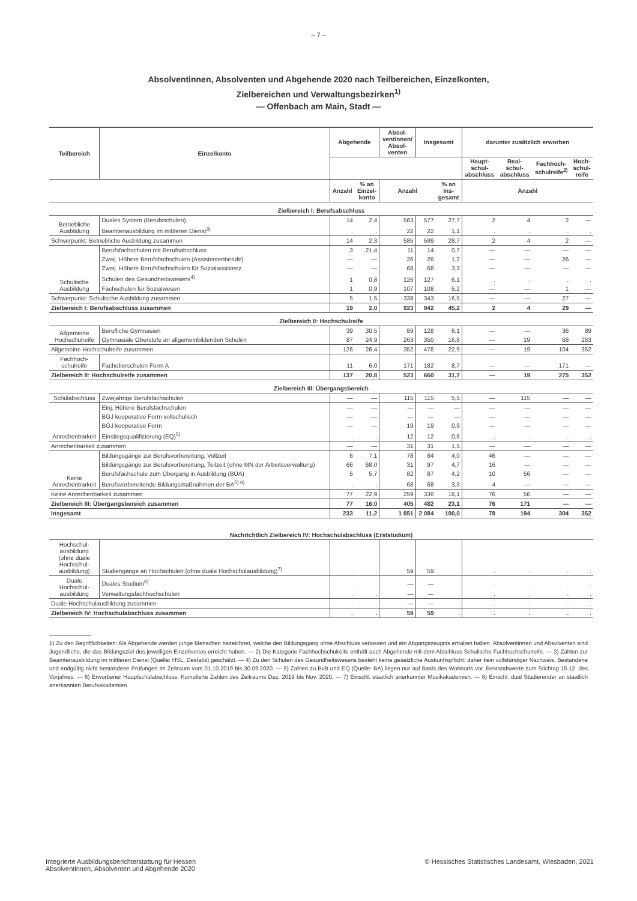– 7 –
Absolventinnen, Absolventen und Abgehende 2020 nach Teilbereichen, Einzelkonten,
Zielbereichen und Verwaltungsbezirken<sup>1)</sup>
— Offenbach am Main, Stadt —
| Teilbereich | Einzelkonto | Abgehende | | Absol- ventinnen/ Absol- venten | Insgesamt | | darunter zusätzlich erworben | | | |
| --- | --- | --- | --- | --- | --- | --- | --- | --- | --- | --- |
| | | | | | | | Haupt- schul- abschluss | Real- schul- abschluss | Fachhoch- schulreife<sup>2)</sup> | Hoch- schul- reife |
| | | Anzahl | % an Einzel- konto | Anzahl | | % an Ins- gesamt | Anzahl | | | |
| Zielbereich I: Berufsabschluss | | | | | | | | | | |
| Betriebliche Ausbildung | Duales System (Berufsschulen) | 14 | 2,4 | 563 | 577 | 27,7 | 2 | 4 | 2 | — |
| | Beamtenausbildung im mittleren Dienst<sup>3)</sup> | . | . | 22 | 22 | 1,1 | . | . | . | . |
| Schwerpunkt: Betriebliche Ausbildung zusammen | | 14 | 2,3 | 585 | 599 | 28,7 | 2 | 4 | 2 | — |
| Schulische Ausbildung | Berufsfachschulen mit Berufsabschluss | 3 | 21,4 | 11 | 14 | 0,7 | — | — | — | — |
| | Zweij. Höhere Berufsfachschulen (Assistentenberufe) | — | — | 26 | 26 | 1,2 | — | — | 26 | — |
| | Zweij. Höhere Berufsfachschulen für Sozialassistenz | — | — | 68 | 68 | 3,3 | — | — | — | — |
| | Schulen des Gesundheitswesens<sup>4)</sup> | 1 | 0,8 | 126 | 127 | 6,1 | . | . | . | . |
| | Fachschulen für Sozialwesen | 1 | 0,9 | 107 | 108 | 5,2 | — | — | 1 | — |
| Schwerpunkt: Schulische Ausbildung zusammen | | 5 | 1,5 | 338 | 343 | 16,5 | — | — | 27 | — |
| Zielbereich I: Berufsabschluss zusammen | | 19 | 2,0 | 923 | 942 | 45,2 | 2 | 4 | 29 | — |
| Zielbereich II: Hochschulreife | | | | | | | | | | |
| Allgemeine Hochschulreife | Berufliche Gymnasien | 39 | 30,5 | 89 | 128 | 6,1 | — | — | 36 | 89 |
| | Gymnasiale Oberstufe an allgemeinbildenden Schulen | 87 | 24,9 | 263 | 350 | 16,8 | — | 19 | 68 | 263 |
| Allgemeine Hochschulreife zusammen | | 126 | 26,4 | 352 | 478 | 22,9 | — | 19 | 104 | 352 |
| Fachhoch- schulreife | Fachoberschulen Form A | 11 | 6,0 | 171 | 182 | 8,7 | — | — | 171 | — |
| Zielbereich II: Hochschulreife zusammen | | 137 | 20,8 | 523 | 660 | 31,7 | — | 19 | 275 | 352 |
| Zielbereich III: Übergangsbereich | | | | | | | | | | |
| Schulabschluss | Zweijährige Berufsfachschulen | — | — | 115 | 115 | 5,5 | — | 115 | — | — |
| Anrechenbarkeit | Einj. Höhere Berufsfachschulen | — | — | — | — | — | — | — | — | — |
| | BGJ kooperative Form vollschulisch | — | — | — | — | — | — | — | — | — |
| | BGJ kooperative Form | — | — | 19 | 19 | 0,9 | — | — | — | — |
| | Einstiegsqualifizierung (EQ)<sup>5)</sup> | . | . | 12 | 12 | 0,6 | . | . | . | . |
| Anrechenbarkeit zusammen | | — | — | 31 | 31 | 1,5 | — | — | — | — |
| Keine Anrechenbarkeit | Bildungsgänge zur Berufsvorbereitung, Vollzeit | 6 | 7,1 | 78 | 84 | 4,0 | 46 | — | — | — |
| | Bildungsgänge zur Berufsvorbereitung, Teilzeit (ohne MN der Arbeitsverwaltung) | 66 | 68,0 | 31 | 97 | 4,7 | 16 | — | — | — |
| | Berufsfachschule zum Übergang in Ausbildung (BÜA) | 5 | 5,7 | 82 | 87 | 4,2 | 10 | 56 | — | — |
| | Berufsvorbereitende Bildungsmaßnahmen der BA<sup>5) 6)</sup> | . | . | 68 | 68 | 3,3 | 4 | — | — | — |
| Keine Anrechenbarkeit zusammen | | 77 | 22,9 | 259 | 336 | 16,1 | 76 | 56 | — | — |
| Zielbereich III: Übergangsbereich zusammen | | 77 | 16,0 | 405 | 482 | 23,1 | 76 | 171 | — | — |
| Insgesamt | | 233 | 11,2 | 1 851 | 2 084 | 100,0 | 78 | 194 | 304 | 352 |
| Nachrichtlich Zielbereich IV: Hochschulabschluss (Erststudium) | | | | | | | | | | |
| Hochschul- ausbildung (ohne duale Hochschul- ausbildung) | Studiengänge an Hochschulen (ohne duale Hochschulausbildung)<sup>7)</sup> | . | . | 59 | 59 | . | . | . | . | . |
| Duale Hochschul- ausbildung | Duales Studium<sup>8)</sup> | . | . | — | — | . | . | . | . | . |
| | Verwaltungsfachhochschulen | . | . | — | — | . | . | . | . | . |
| Duale Hochschulausbildung zusammen | | . | . | — | — | . | . | . | . | . |
| Zielbereich IV: Hochschulabschluss zusammen | | . | . | 59 | 59 | . | . | . | . | . |
1) Zu den Begrifflichkeiten: Als Abgehende werden junge Menschen bezeichnet, welche den Bildungsgang ohne Abschluss verlassen und ein Abgangszeugnis erhalten haben. Absolventinnen und Absolventen sind Jugendliche, die das Bildungsziel des jeweiligen Einzelkontos erreicht haben. — 2) Die Kategorie Fachhochschulreife enthält auch Abgehende mit dem Abschluss Schulische Fachhochschulreife. — 3) Zahlen zur Beamtenausbildung im mittleren Dienst (Quelle: HSL, Destatis) geschätzt. — 4) Zu den Schulen des Gesundheitswesens besteht keine gesetzliche Auskunftspflicht; daher kein vollständiger Nachweis. Bestandene und endgültig nicht bestandene Prüfungen im Zeitraum vom 01.10.2019 bis 30.09.2020. — 5) Zahlen zu BvB und EQ (Quelle: BA) liegen nur auf Basis des Wohnorts vor. Bestandswerte zum Stichtag 15.12. des Vorjahres. — 6) Erworbener Hauptschulabschluss: Kumulierte Zahlen des Zeitraums Dez. 2019 bis Nov. 2020. — 7) Einschl. staatlich anerkannter Musikakademien. — 8) Einschl. dual Studierender an staatlich anerkannten Berufsakademien.
Integrierte Ausbildungsberichterstattung für Hessen
Absolventinnen, Absolventen und Abgehende 2020
© Hessisches Statistisches Landesamt, Wiesbaden, 2021